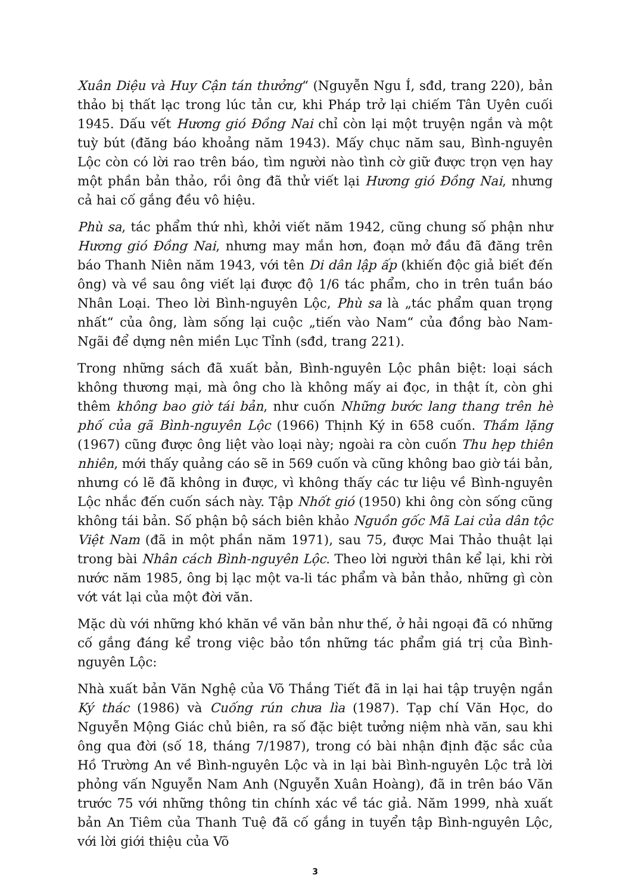Xuân Diệu và Huy Cận tán thưởng“ (Nguyễn Ngu Í, sđd, trang 220), bản thảo bị thất lạc trong lúc tản cư, khi Pháp trở lại chiếm Tân Uyên cuối 1945. Dấu vết Hương gió Đồng Nai chỉ còn lại một truyện ngắn và một tuỳ bút (đăng báo khoảng năm 1943). Mấy chục năm sau, Bình-nguyên Lộc còn có lời rao trên báo, tìm người nào tình cờ giữ được trọn vẹn hay một phần bản thảo, rồi ông đã thử viết lại Hương gió Đồng Nai, nhưng cả hai cố gắng đều vô hiệu.
Phù sa, tác phẩm thứ nhì, khởi viết năm 1942, cũng chung số phận như Hương gió Đồng Nai, nhưng may mắn hơn, đoạn mở đầu đã đăng trên báo Thanh Niên năm 1943, với tên Di dân lập ấp (khiến độc giả biết đến ông) và về sau ông viết lại được độ 1/6 tác phẩm, cho in trên tuần báo Nhân Loại. Theo lời Bình-nguyên Lộc, Phù sa là „tác phẩm quan trọng nhất“ của ông, làm sống lại cuộc „tiến vào Nam“ của đồng bào Nam-Ngãi để dựng nên miền Lục Tỉnh (sđd, trang 221).
Trong những sách đã xuất bản, Bình-nguyên Lộc phân biệt: loại sách không thương mại, mà ông cho là không mấy ai đọc, in thật ít, còn ghi thêm không bao giờ tái bản, như cuốn Những bước lang thang trên hè phố của gã Bình-nguyên Lộc (1966) Thịnh Ký in 658 cuốn. Thầm lặng (1967) cũng được ông liệt vào loại này; ngoài ra còn cuốn Thu hẹp thiên nhiên, mới thấy quảng cáo sẽ in 569 cuốn và cũng không bao giờ tái bản, nhưng có lẽ đã không in được, vì không thấy các tư liệu về Bình-nguyên Lộc nhắc đến cuốn sách này. Tập Nhốt gió (1950) khi ông còn sống cũng không tái bản. Số phận bộ sách biên khảo Nguồn gốc Mã Lai của dân tộc Việt Nam (đã in một phần năm 1971), sau 75, được Mai Thảo thuật lại trong bài Nhân cách Bình-nguyên Lộc. Theo lời người thân kể lại, khi rời nước năm 1985, ông bị lạc một va-li tác phẩm và bản thảo, những gì còn vớt vát lại của một đời văn.
Mặc dù với những khó khăn về văn bản như thế, ở hải ngoại đã có những cố gắng đáng kể trong việc bảo tồn những tác phẩm giá trị của Bình-nguyên Lộc:
Nhà xuất bản Văn Nghệ của Võ Thắng Tiết đã in lại hai tập truyện ngắn Ký thác (1986) và Cuống rún chưa lìa (1987). Tạp chí Văn Học, do Nguyễn Mộng Giác chủ biên, ra số đặc biệt tưởng niệm nhà văn, sau khi ông qua đời (số 18, tháng 7/1987), trong có bài nhận định đặc sắc của Hồ Trường An về Bình-nguyên Lộc và in lại bài Bình-nguyên Lộc trả lời phỏng vấn Nguyễn Nam Anh (Nguyễn Xuân Hoàng), đã in trên báo Văn trước 75 với những thông tin chính xác về tác giả. Năm 1999, nhà xuất bản An Tiêm của Thanh Tuệ đã cố gắng in tuyển tập Bình-nguyên Lộc, với lời giới thiệu của Võ
3